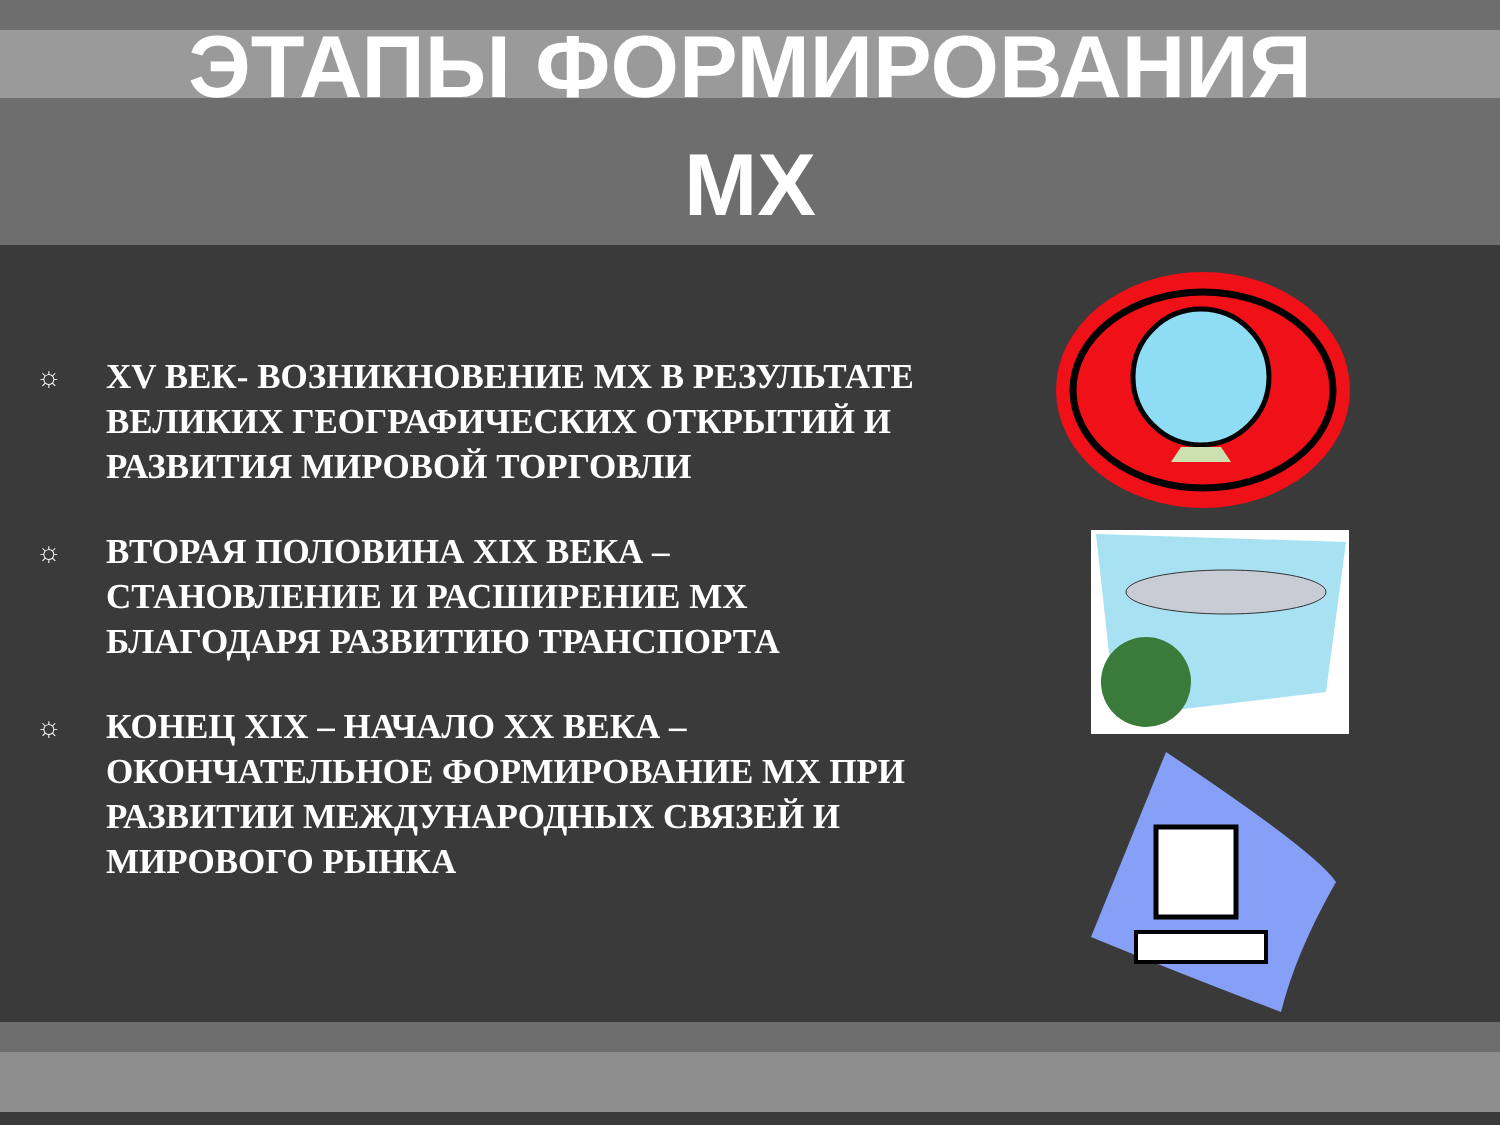ЭТАПЫ ФОРМИРОВАНИЯ
МХ
☼ XV ВЕК- ВОЗНИКНОВЕНИЕ МХ В РЕЗУЛЬТАТЕ ВЕЛИКИХ ГЕОГРАФИЧЕСКИХ ОТКРЫТИЙ И РАЗВИТИЯ МИРОВОЙ ТОРГОВЛИ
☼ ВТОРАЯ ПОЛОВИНА XIX ВЕКА – СТАНОВЛЕНИЕ И РАСШИРЕНИЕ МХ БЛАГОДАРЯ РАЗВИТИЮ ТРАНСПОРТА
☼ КОНЕЦ XIX – НАЧАЛО XX ВЕКА – ОКОНЧАТЕЛЬНОЕ ФОРМИРОВАНИЕ МХ ПРИ РАЗВИТИИ МЕЖДУНАРОДНЫХ СВЯЗЕЙ И МИРОВОГО РЫНКА